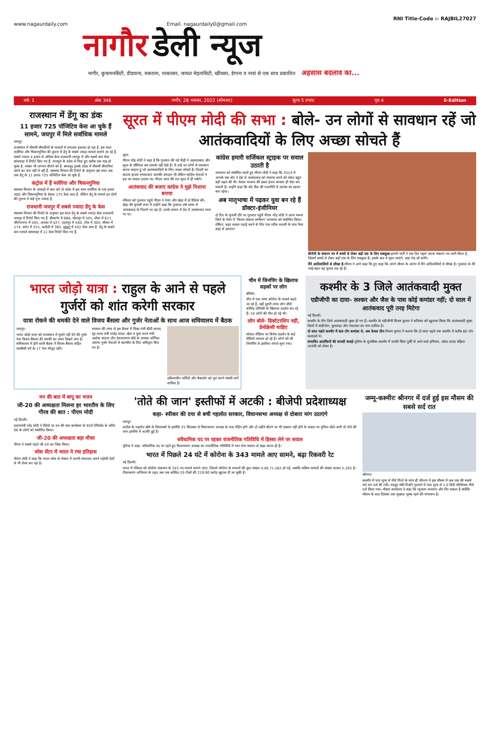RNI Title-Code :- RAJBIL27027
www.nagaurdaily.com Email. nagaurdaily0@gmail.com
नागौर डेली न्यूज
नागौर, कुचामनसिटी, डीडवाना, मकराना, परबतसर, जायल मेड़तासिटी, खींवसर, डेगाना व नावां से एक साथ प्रकाशित अहसास बदलाव का...
वर्ष: 1 अंक 346 नागौर, 28 नवम्बर, 2022 (सोमवार) मूल्य 5 रुपया पृष्ठ 4 E-Edition
राजस्थान में डेंगू का डंक
11 हजार 725 पॉजिटिव केस आ चुके हैं सामने, जयपुर में मिले सर्वाधिक मामले
जयपुर.
राजस्थान में मौसमी बीमारियों के मामलों में लगातार इजाफा हो रहा है. इस साल मलेरिया और चिकनगुनिया की तुलना में डेंगू के सबसे ज्यादा मामले सामने आ रहे हैं. सबसे ज्यादा 4 हजार से अधिक केस राजधानी जयपुर में और सबसे कम केस बांसवाड़ा में रिपोर्ट किए गए हैं. मानसून के प्रदेश से विदा हुए करीब एक माह हो चुका है. नवंबर भी लगभग बीतने को है. बावजूद इसके प्रदेश में मौसमी बीमारियां थमने का नाम नहीं ले रही हैं. स्वास्थ्य विभाग की रिपोर्ट के अनुसार इस साल अब तक डेंगू के 11 हजार 725 पॉजिटिव केस आ चुके हैं.
कंट्रोल में हैं मलेरिया और चिकनगुनिया
स्वास्थ्य विभाग के आंकड़ों में बात करें तो प्रदेश में इस साल मलेरिया के एक हजार 480 और चिकनगुनिया के केवल 175 केस आए हैं. लेकिन डेंगू के मामले इन दोनों की तुलना में कई गुना ज्यादा हैं.
राजधानी जयपुर में सबसे ज्यादा डेंगू के केस
स्वास्थ्य विभाग की रिपोर्ट के अनुसार इस साल डेंगू के सबसे ज्यादा केस राजधानी जयपुर में रिपोर्ट किए गए हैं. बीकानेर में 668, धौलपुर में 505, दौसा में 617, श्रीगंगानगर में 505, अलवर में 427, उदयपुर में 440, टोंक में 304, सीकर में 174, कोटा में 251, करौली में 365, झुंझुनूं में 452 केस आए हैं. डेंगू के सबसे कम मामले बांसवाड़ा में 11 केस रिपोर्ट किए गए हैं.
सूरत में पीएम मोदी की सभा : बोले- उन लोगों से सावधान रहें जो आतंकवादियों के लिए अच्छा सोचते हैं
सूरत.
पीएम नरेंद्र मोदी ने कहा है कि गुजरात की नई पीढ़ी ने अहमदाबाद और सूरत के सीरियल बम धमाके नहीं देखे हैं। मैं उन्हें उन लोगों से सावधान करना चाहता हूं जो आतंकवादियों के लिए अच्छा सोचते हैं। दिल्ली का बाटला हाउस एनकाउंटर आतंकी वारदात थी लेकिन कांग्रेस नेताओं ने इस पर सवाल उठाया था। पीएम आज की रात सूरत में ही रुकेंगे।
आतंकवाद की बजाए कांग्रेस ने मुझे निशाना बनाया
रविवार को गुजरात पहुंचे पीएम ने नेत्रंग और खेड़ा में दो रैलियां कीं। खेड़ा की चुनावी सभा में उन्होंने कहा कि गुजरात लंबे समय से आतंकवाद के निशाने पर रहा है। उनके शासन में देश में आतंकवाद चरम पर था।
कांग्रेस हमारी सर्जिकल स्ट्राइक पर सवाल उठाती है
जनसभा को संबोधित करते हुए पीएम मोदी ने कहा कि 2014 में आपके एक वोट ने देश से आतंकवाद को सफाया करने को लेकर बहुत बड़ी पहल की थी। केवल भाजपा की डबल इंजन सरकार ही ऐसा कर सकती है। उन्होंने कहा कि वोट बैंक की राजनीति में आतंक का खतरा बना रहेगा।
अब मातृभाषा में पढ़कर युवा बन रहे हैं डॉक्टर-इंजीनियर
दो दिन के चुनावी दौरे पर गुजरात पहुंचे पीएम नरेंद्र मोदी ने आज भरूच जिले के नेत्रंग में 'विजय संकल्प सम्मेलन' जनसभा को संबोधित किया। लेकिन, शहर जाकर पढ़ाई करने के लिए एक गरीब आदमी के पास पैसा कहां से आएगा?
बीजेपी के संकल्प पत्र में बच्चों से लेकर बड़ों तक के लिए सबकुछ-हमारी पार्टी ने एक दिन पहले अपना संकल्प पत्र जारी किया है, जिसमें बच्चों से लेकर बड़ों तक के लिए सबकुछ है। इसके बाद वे सूरत जाएंगे, जहां रोड शो करेंगे।
मैंने आदिवासियों से सीखा है-पीएम ने आगे कहा कि हुए कहा कि अपने जीवन के आरंभ में मैंने आदिवासियों से सीखा है। गुजरात के मेरे भाई-बहन यह चुनाव लड़ रहे हैं।
भारत जोड़ो यात्रा : राहुल के आने से पहले गुर्जरों को शांत करेगी सरकार
यात्रा रोकने की धमकी देने वाले विजय बैंसला और गुर्जर नेताओं के साथ आज सचिवालय में बैठक
जयपुर।
भारत जोड़ो यात्रा को राजस्थान में घुसने नहीं देने की गुर्जर नेता विजय बैंसला की धमकी का असर दिखने लगा है। सचिवालय में होने वाली बैठक में विजय बैंसला सहित एमबीसी वर्ग के 17 नेता मौजूद रहेंगे।
सरकार की तरफ से इस बैठक में शिक्षा मंत्री बीडी कल्ला, गृह राज्य मंत्री राजेंद्र यादव, खेल व युवा राज्य मंत्री अशोक चांदना और देवनारायण बोर्ड के अध्यक्ष जोगिंदर अवाना गुर्जर नेताओं से बातचीत के लिए अधिकृत किए गए हैं।
प्रक्रियाधीन भर्तियों और बैकलॉग को पूरा करने संबंधी मांगें शामिल हैं।
चीन में जिनपिंग के खिलाफ सड़कों पर लोग
बीजिंग.
चीन में एक तरफ कोरोना के मामले बढ़ते जा रहे हैं, वहीं दूसरी तरफ लोग जीरो कोविड पॉलिसी के खिलाफ प्रदर्शन कर रहे हैं। 10 लोगों की मौत हो गई थी।
लोग बोले- डिक्टेटरशिप नहीं, डेमोक्रेसी चाहिए
सोशल मीडिया पर विरोध प्रदर्शन के कई वीडियो वायरल हो रहे हैं। लोगों को शी जिनपिंग से इस्तीफा मांगते सुना गया।
कश्मीर के 3 जिले आतंकवादी मुक्त
एडीजीपी का दावा- लश्कर और जैश के पास कोई कमांडर नहीं; दो साल में आतंकवाद पूरी तरह मिटेगा
नई दिल्ली।
कश्मीर के तीन जिले आतंकवादी मुक्त हो गए हैं। कश्मीर के एडीजीपी विजय कुमार ने शनिवार को खुलासा किया कि आतंकवादी मुक्त जिलों में बांदीपोरा, कुपवाड़ा और गांदरबल का नाम शामिल है।
दो साल पहले कश्मीर में 80 टॉप कमांडर थे, अब केवल तीन-विजय कुमार ने बताया कि दो साल पहले तक कश्मीर में करीब 80 टॉप कमांडर्स थे।
संभावित आतंकियों की वापसी कराई-पुलिस के मुताबिक कश्मीर में उनकी चिंता तुर्की से आने वाले हथियार, ओवर ग्राउंड महिला आतंकी को लेकर है।
मन की बात में बापू का भजन
जी-20 की अध्यक्षता मिलना हर भारतीय के लिए गौरव की बात : पीएम मोदी
नई दिल्ली।
प्रधानमंत्री नरेंद्र मोदी ने रेडियो पर मन की बात कार्यक्रम के 95वें ऐपिसोड के जरिए देश के लोगों को संबोधित किया।
जी-20 की अध्यक्षता बड़ा मौका
पीएम ने सबसे पहले जी-20 का जिक्र किया।
स्पेस सेंटर में भारत ने रचा इतिहास
पीएम मोदी ने कहा कि भारत स्पेस के सेक्टर में अपनी सफलता अपने पड़ोसी देशों से भी शेयर कर रहा है।
'तोते की जान' इस्तीफों में अटकी : बीजेपी प्रदेशाध्यक्ष
कहा- स्पीकर की दया से बची गहलोत सरकार, विधानसभा अध्यक्ष से दोबारा मांग उठाएंगे
जयपुर.
कांग्रेस के गहलोत खेमे के विधायकों के इस्तीफे 25 सितम्बर से विधानसभा अध्यक्ष के पास पेंडिंग होने और दो महीने बीतने पर भी एक्शन नहीं होने के सवाल पर पूनिया बोले-अभी तो तोते की जान इस्तीफे में अटकी हुई है।
संवैधानिक पद पर रहकर राजनीतिक गतिविधि में हिस्सा लेने पर सवाल
पूनिया ने कहा- संवैधानिक पद पर रहते हुए विधानसभा अध्यक्ष का राजनीतिक गतिविधि में भाग लेना सवाल तो खड़ा करता ही है।
भारत में पिछले 24 घंटे में कोरोना के 343 मामले आए सामने, बढ़ा रिकवरी रेट
नई दिल्ली।
भारत में रविवार को कोरोना संक्रमण के 343 नए मामले सामने आए। जिससे कोरोना के मामलों की कुल संख्या 4,46,71,562 हो गई, जबकि सक्रिय मामलों की संख्या घटकर 5,263 है। टीकाकरण अभियान के तहत अब तक कोविड-19 टीकों की 219.90 करोड़ खुराक दी जा चुकी है।
जम्मू-कश्मीरः श्रीनगर में दर्ज हुई इस मौसम की सबसे सर्द रात
श्रीनगरः
कश्मीर में पारा शून्य से नीचे गिरने के साथ ही श्रीनगर में इस मौसम में अब तक की सबसे सर्द रात दर्ज की गयी। मशहूर स्की-रिजॉर्ट गुलमर्ग में पारा शून्य से 1.0 डिग्री सेल्सियस नीचे दर्ज किया गया। मौसम कार्यालय ने कहा कि न्यूनतम तापमान और गिर सकता है क्योंकि मौसम के सात दिसंबर तक मुख्यतः शुष्क रहने की संभावना है।